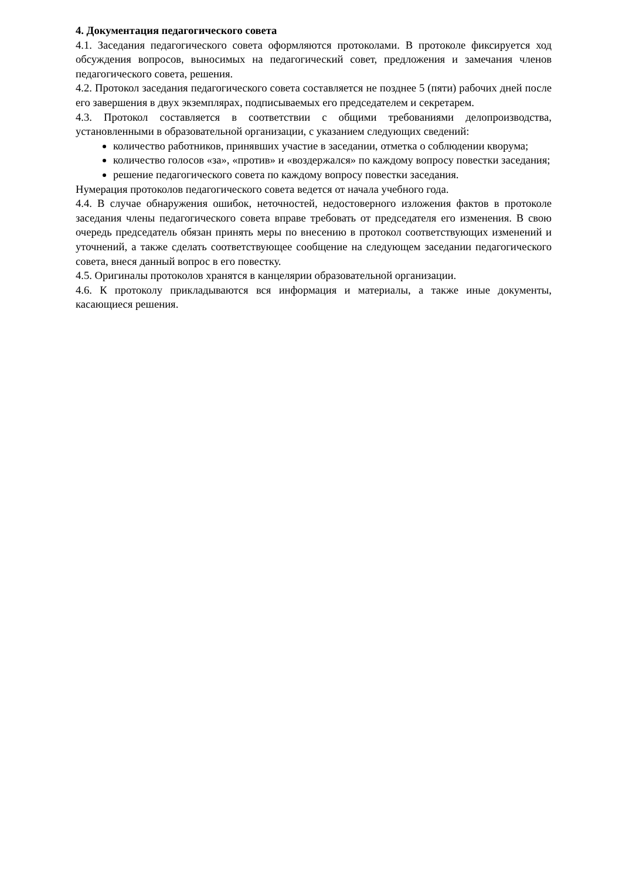4. Документация педагогического совета
4.1. Заседания педагогического совета оформляются протоколами. В протоколе фиксируется ход обсуждения вопросов, выносимых на педагогический совет, предложения и замечания членов педагогического совета, решения.
4.2. Протокол заседания педагогического совета составляется не позднее 5 (пяти) рабочих дней после его завершения в двух экземплярах, подписываемых его председателем и секретарем.
4.3. Протокол составляется в соответствии с общими требованиями делопроизводства, установленными в образовательной организации, с указанием следующих сведений:
количество работников, принявших участие в заседании, отметка о соблюдении кворума;
количество голосов «за», «против» и «воздержался» по каждому вопросу повестки заседания;
решение педагогического совета по каждому вопросу повестки заседания.
Нумерация протоколов педагогического совета ведется от начала учебного года.
4.4. В случае обнаружения ошибок, неточностей, недостоверного изложения фактов в протоколе заседания члены педагогического совета вправе требовать от председателя его изменения. В свою очередь председатель обязан принять меры по внесению в протокол соответствующих изменений и уточнений, а также сделать соответствующее сообщение на следующем заседании педагогического совета, внеся данный вопрос в его повестку.
4.5. Оригиналы протоколов хранятся в канцелярии образовательной организации.
4.6. К протоколу прикладываются вся информация и материалы, а также иные документы, касающиеся решения.